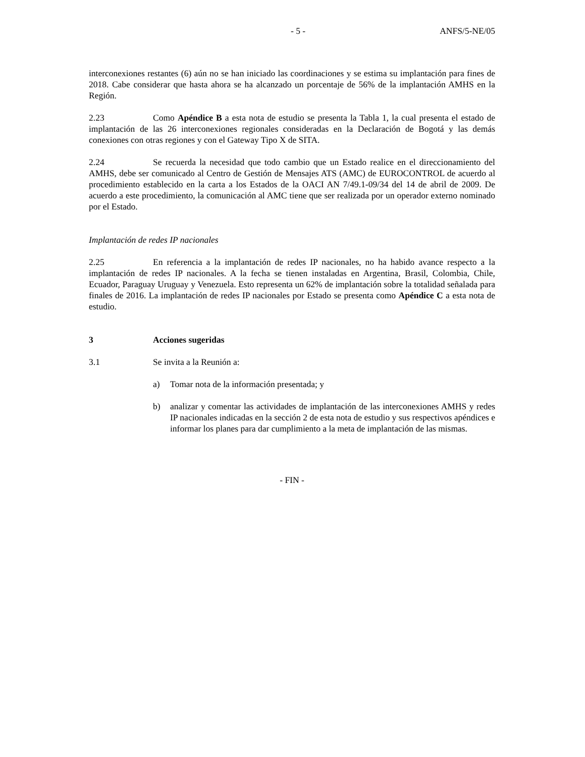- 5 - ANFS/5-NE/05
interconexiones restantes (6) aún no se han iniciado las coordinaciones y se estima su implantación para fines de 2018. Cabe considerar que hasta ahora se ha alcanzado un porcentaje de 56% de la implantación AMHS en la Región.
2.23 Como Apéndice B a esta nota de estudio se presenta la Tabla 1, la cual presenta el estado de implantación de las 26 interconexiones regionales consideradas en la Declaración de Bogotá y las demás conexiones con otras regiones y con el Gateway Tipo X de SITA.
2.24 Se recuerda la necesidad que todo cambio que un Estado realice en el direccionamiento del AMHS, debe ser comunicado al Centro de Gestión de Mensajes ATS (AMC) de EUROCONTROL de acuerdo al procedimiento establecido en la carta a los Estados de la OACI AN 7/49.1-09/34 del 14 de abril de 2009. De acuerdo a este procedimiento, la comunicación al AMC tiene que ser realizada por un operador externo nominado por el Estado.
Implantación de redes IP nacionales
2.25 En referencia a la implantación de redes IP nacionales, no ha habido avance respecto a la implantación de redes IP nacionales. A la fecha se tienen instaladas en Argentina, Brasil, Colombia, Chile, Ecuador, Paraguay Uruguay y Venezuela. Esto representa un 62% de implantación sobre la totalidad señalada para finales de 2016. La implantación de redes IP nacionales por Estado se presenta como Apéndice C a esta nota de estudio.
3 Acciones sugeridas
3.1 Se invita a la Reunión a:
a) Tomar nota de la información presentada; y
b) analizar y comentar las actividades de implantación de las interconexiones AMHS y redes IP nacionales indicadas en la sección 2 de esta nota de estudio y sus respectivos apéndices e informar los planes para dar cumplimiento a la meta de implantación de las mismas.
- FIN -